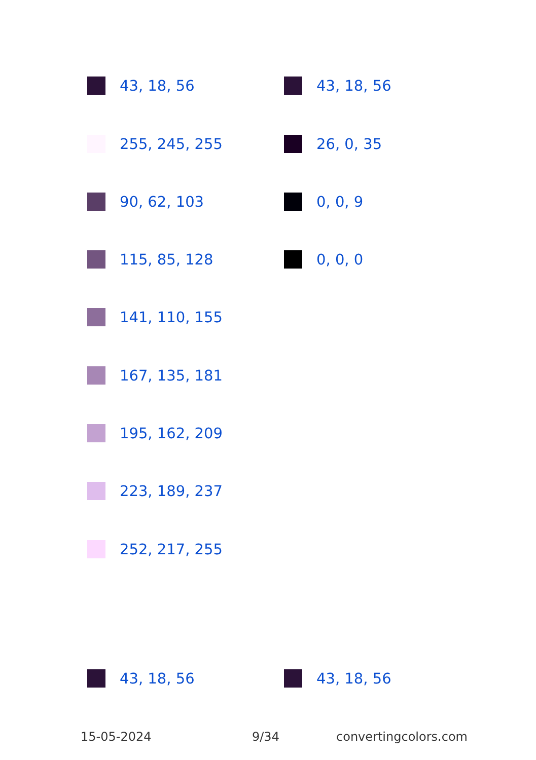43, 18, 56 43, 18, 56
255, 245, 255 26, 0, 35
90, 62, 103 0, 0, 9
115, 85, 128 0, 0, 0
141, 110, 155
167, 135, 181
195, 162, 209
223, 189, 237
252, 217, 255
43, 18, 56 43, 18, 56
15-05-2024 9/34 convertingcolors.com